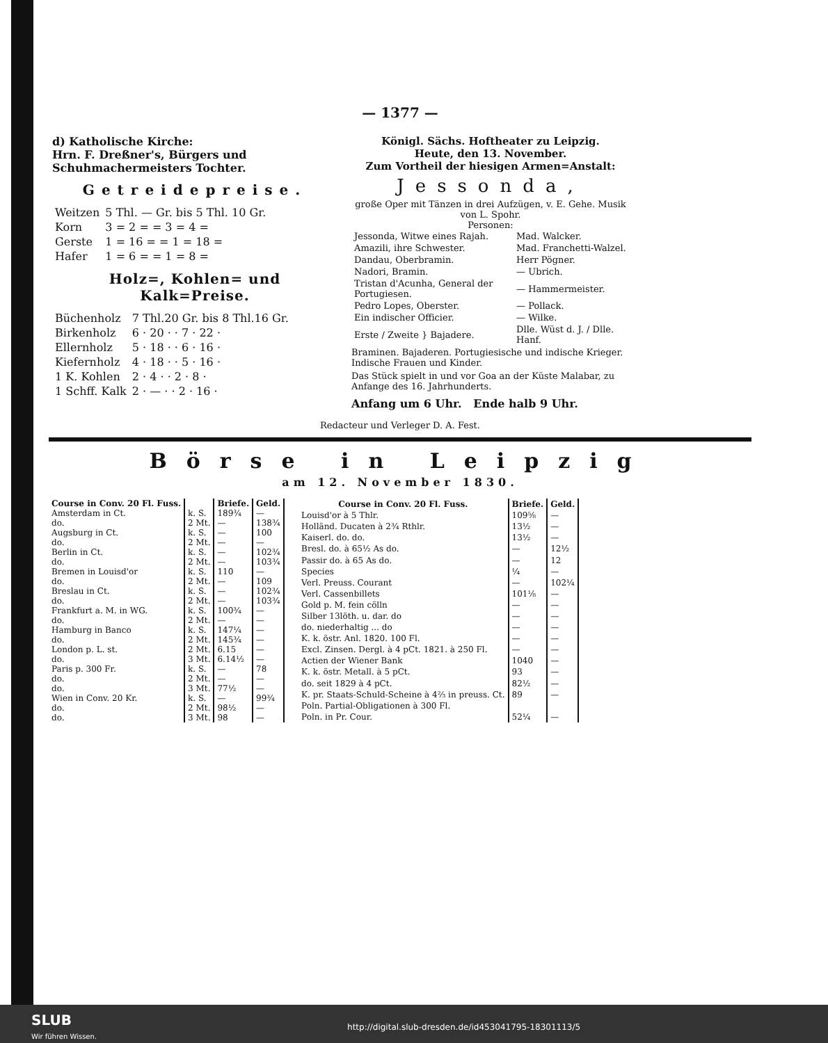— 1377 —
d) Katholische Kirche:
Hrn. F. Dreßner's, Bürgers und Schuhmachermeisters Tochter.
Getreidepreise.
| Weitzen | 5 Thl. — Gr. bis 5 Thl. 10 Gr. |
| Korn | 3 = 2 = = 3 = 4 = |
| Gerste | 1 = 16 = = 1 = 18 = |
| Hafer | 1 = 6 = = 1 = 8 = |
Holz=, Kohlen= und Kalk=Preise.
| Büchenholz | 7 Thl.20 Gr. bis 8 Thl.16 Gr. |
| Birkenholz | 6 · 20 · · 7 · 22 · |
| Ellernholz | 5 · 18 · · 6 · 16 · |
| Kiefernholz | 4 · 18 · · 5 · 16 · |
| 1 K. Kohlen | 2 · 4 · · 2 · 8 · |
| 1 Schff. Kalk | 2 · — · · 2 · 16 · |
Königl. Sächs. Hoftheater zu Leipzig.
Heute, den 13. November.
Zum Vortheil der hiesigen Armen=Anstalt:
Jessonda,
große Oper mit Tänzen in drei Aufzügen, v. E. Gehe. Musik von L. Spohr.
Personen:
| Jessonda, Witwe eines Rajah. | Mad. Walcker. |
| Amazili, ihre Schwester. | Mad. Franchetti-Walzel. |
| Dandau, Oberbramin. | Herr Pögner. |
| Nadori, Bramin. | — Ubrich. |
| Tristan d'Acunha, General der Portugiesen. | — Hammermeister. |
| Pedro Lopes, Oberster. | — Pollack. |
| Ein indischer Officier. | — Wilke. |
| Erste / Zweite } Bajadere. | Dlle. Wüst d. J. / Dlle. Hanf. |
Braminen. Bajaderen. Portugiesische und indische Krieger. Indische Frauen und Kinder.
Das Stück spielt in und vor Goa an der Küste Malabar, zu Anfange des 16. Jahrhunderts.
Anfang um 6 Uhr. Ende halb 9 Uhr.
Redacteur und Verleger D. A. Fest.
Börse in Leipzig
am 12. November 1830.
| Course in Conv. 20 Fl. Fuss. | | Briefe. | Geld. |
| --- | --- | --- | --- |
| Amsterdam in Ct. | k. S. | 189¾ | — |
| do. | 2 Mt. | — | 138¾ |
| Augsburg in Ct. | k. S. | — | 100 |
| do. | 2 Mt. | — | — |
| Berlin in Ct. | k. S. | — | 102¾ |
| do. | 2 Mt. | — | 103¾ |
| Bremen in Louisd'or | k. S. | 110 | — |
| do. | 2 Mt. | — | 109 |
| Breslau in Ct. | k. S. | — | 102¾ |
| do. | 2 Mt. | — | 103¾ |
| Frankfurt a. M. in WG. | k. S. | 100¾ | — |
| do. | 2 Mt. | — | — |
| Hamburg in Banco | k. S. | 147¼ | — |
| do. | 2 Mt. | 145¾ | — |
| London p. L. st. | 2 Mt. | 6.15 | — |
| do. | 3 Mt. | 6.14½ | — |
| Paris p. 300 Fr. | k. S. | — | 78 |
| do. | 2 Mt. | — | — |
| do. | 3 Mt. | 77½ | — |
| Wien in Conv. 20 Kr. | k. S. | — | 99¾ |
| do. | 2 Mt. | 98½ | — |
| do. | 3 Mt. | 98 | — |
| Course in Conv. 20 Fl. Fuss. | Briefe. | Geld. |
| --- | --- | --- |
| Louisd'or à 5 Thlr. | 109⅝ | — |
| Holländ. Ducaten à 2¾ Rthlr. | 13½ | — |
| Kaiserl. do. do. | 13½ | — |
| Bresl. do. à 65½ As do. | — | 12½ |
| Passir do. à 65 As do. | — | 12 |
| Species | ¼ | — |
| Verl. Preuss. Courant | — | 102¼ |
| Verl. Cassenbillets | 101⅛ | — |
| Gold p. M. fein cölln | — | — |
| Silber 13löth. u. dar. do | — | — |
| do. niederhaltig ... do | — | — |
| K. k. östr. Anl. 1820. 100 Fl. | — | — |
| Excl. Zinsen. Dergl. à 4 pCt. 1821. à 250 Fl. | — | — |
| Actien der Wiener Bank | 1040 | — |
| K. k. östr. Metall. à 5 pCt. | 93 | — |
| do. seit 1829 à 4 pCt. | 82½ | — |
| K. pr. Staats-Schuld-Scheine à 4⅔ in preuss. Ct. | 89 | — |
| Poln. Partial-Obligationen à 300 Fl. | | |
| Poln. in Pr. Cour. | 52¼ | — |
SLUB
Wir führen Wissen.
http://digital.slub-dresden.de/id453041795-18301113/5